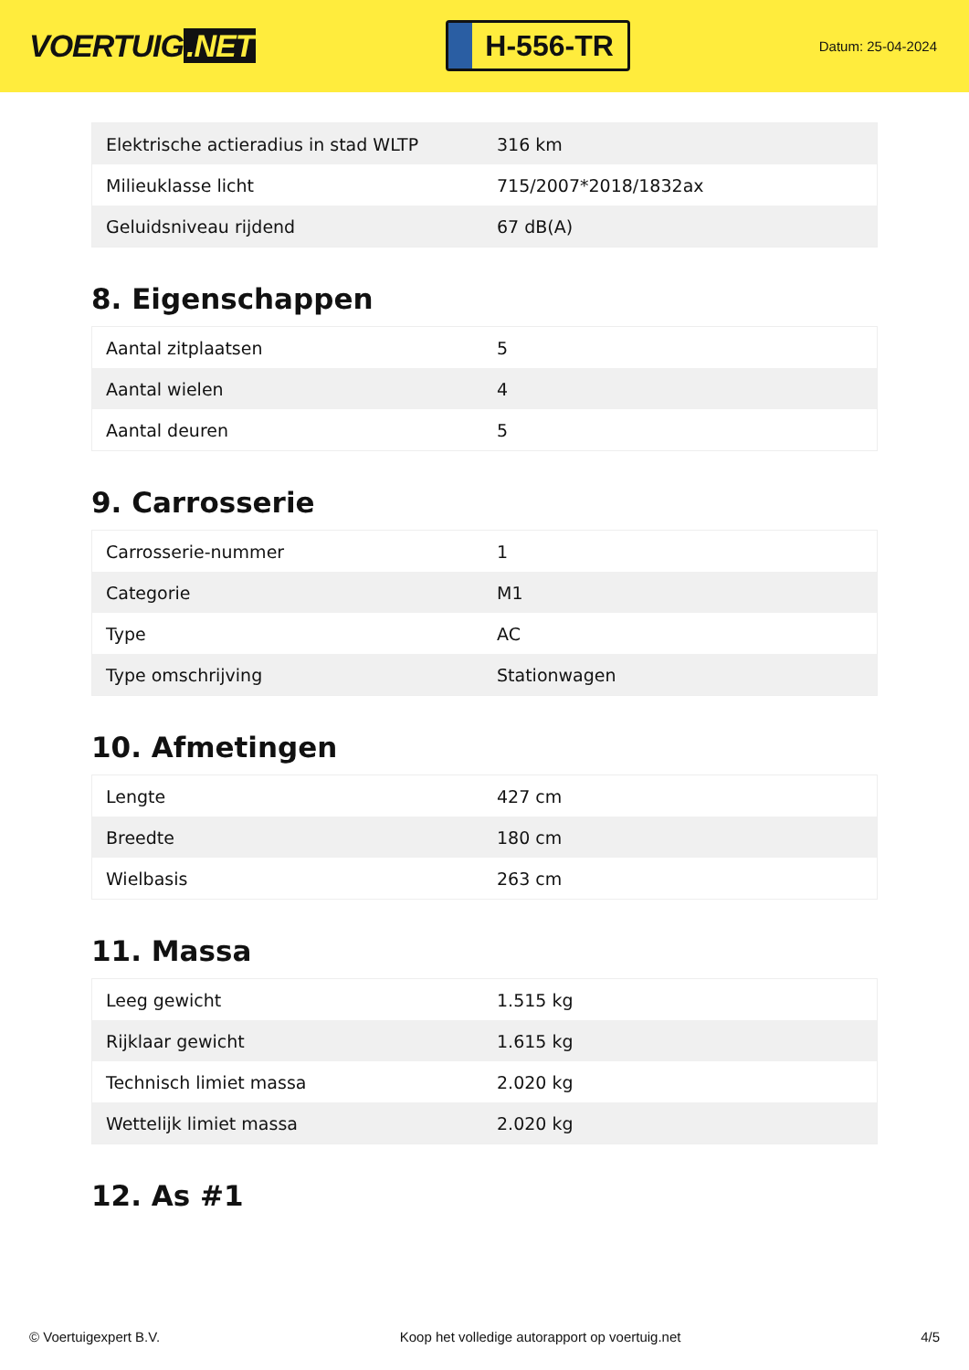VOERTUIG.NET
H-556-TR
Datum: 25-04-2024
| Elektrische actieradius in stad WLTP | 316 km |
| Milieuklasse licht | 715/2007*2018/1832ax |
| Geluidsniveau rijdend | 67 dB(A) |
8. Eigenschappen
| Aantal zitplaatsen | 5 |
| Aantal wielen | 4 |
| Aantal deuren | 5 |
9. Carrosserie
| Carrosserie-nummer | 1 |
| Categorie | M1 |
| Type | AC |
| Type omschrijving | Stationwagen |
10. Afmetingen
| Lengte | 427 cm |
| Breedte | 180 cm |
| Wielbasis | 263 cm |
11. Massa
| Leeg gewicht | 1.515 kg |
| Rijklaar gewicht | 1.615 kg |
| Technisch limiet massa | 2.020 kg |
| Wettelijk limiet massa | 2.020 kg |
12. As #1
© Voertuigexpert B.V. Koop het volledige autorapport op voertuig.net 4/5